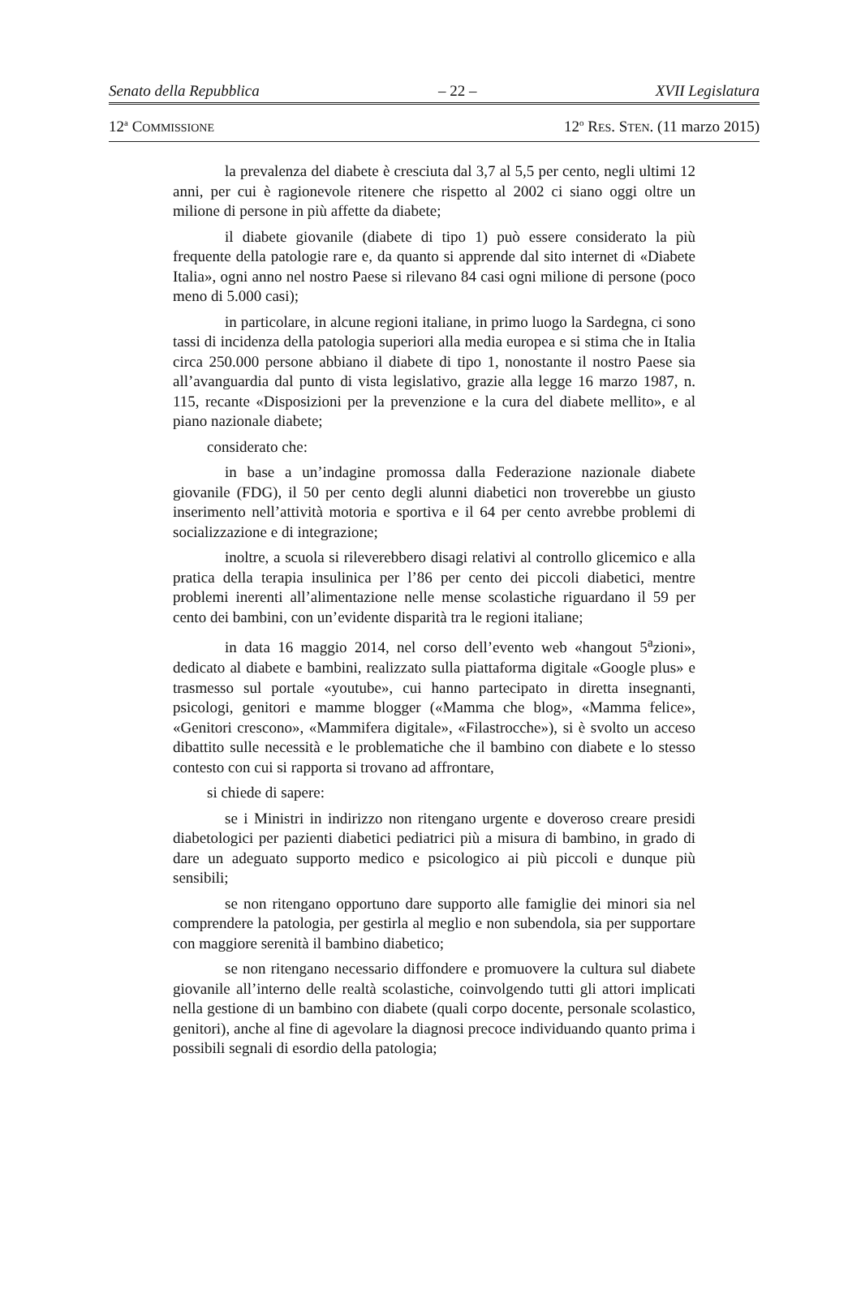Senato della Repubblica – 22 – XVII Legislatura
12<sup>a</sup> COMMISSIONE 12<sup>o</sup> RES. STEN. (11 marzo 2015)
la prevalenza del diabete è cresciuta dal 3,7 al 5,5 per cento, negli ultimi 12 anni, per cui è ragionevole ritenere che rispetto al 2002 ci siano oggi oltre un milione di persone in più affette da diabete;
il diabete giovanile (diabete di tipo 1) può essere considerato la più frequente della patologie rare e, da quanto si apprende dal sito internet di «Diabete Italia», ogni anno nel nostro Paese si rilevano 84 casi ogni milione di persone (poco meno di 5.000 casi);
in particolare, in alcune regioni italiane, in primo luogo la Sardegna, ci sono tassi di incidenza della patologia superiori alla media europea e si stima che in Italia circa 250.000 persone abbiano il diabete di tipo 1, nonostante il nostro Paese sia all’avanguardia dal punto di vista legislativo, grazie alla legge 16 marzo 1987, n. 115, recante «Disposizioni per la prevenzione e la cura del diabete mellito», e al piano nazionale diabete;
considerato che:
in base a un’indagine promossa dalla Federazione nazionale diabete giovanile (FDG), il 50 per cento degli alunni diabetici non troverebbe un giusto inserimento nell’attività motoria e sportiva e il 64 per cento avrebbe problemi di socializzazione e di integrazione;
inoltre, a scuola si rileverebbero disagi relativi al controllo glicemico e alla pratica della terapia insulinica per l’86 per cento dei piccoli diabetici, mentre problemi inerenti all’alimentazione nelle mense scolastiche riguardano il 59 per cento dei bambini, con un’evidente disparità tra le regioni italiane;
in data 16 maggio 2014, nel corso dell’evento web «hangout 5<sup>a</sup>zioni», dedicato al diabete e bambini, realizzato sulla piattaforma digitale «Google plus» e trasmesso sul portale «youtube», cui hanno partecipato in diretta insegnanti, psicologi, genitori e mamme blogger («Mamma che blog», «Mamma felice», «Genitori crescono», «Mammifera digitale», «Filastrocche»), si è svolto un acceso dibattito sulle necessità e le problematiche che il bambino con diabete e lo stesso contesto con cui si rapporta si trovano ad affrontare,
si chiede di sapere:
se i Ministri in indirizzo non ritengano urgente e doveroso creare presidi diabetologici per pazienti diabetici pediatrici più a misura di bambino, in grado di dare un adeguato supporto medico e psicologico ai più piccoli e dunque più sensibili;
se non ritengano opportuno dare supporto alle famiglie dei minori sia nel comprendere la patologia, per gestirla al meglio e non subendola, sia per supportare con maggiore serenità il bambino diabetico;
se non ritengano necessario diffondere e promuovere la cultura sul diabete giovanile all’interno delle realtà scolastiche, coinvolgendo tutti gli attori implicati nella gestione di un bambino con diabete (quali corpo docente, personale scolastico, genitori), anche al fine di agevolare la diagnosi precoce individuando quanto prima i possibili segnali di esordio della patologia;